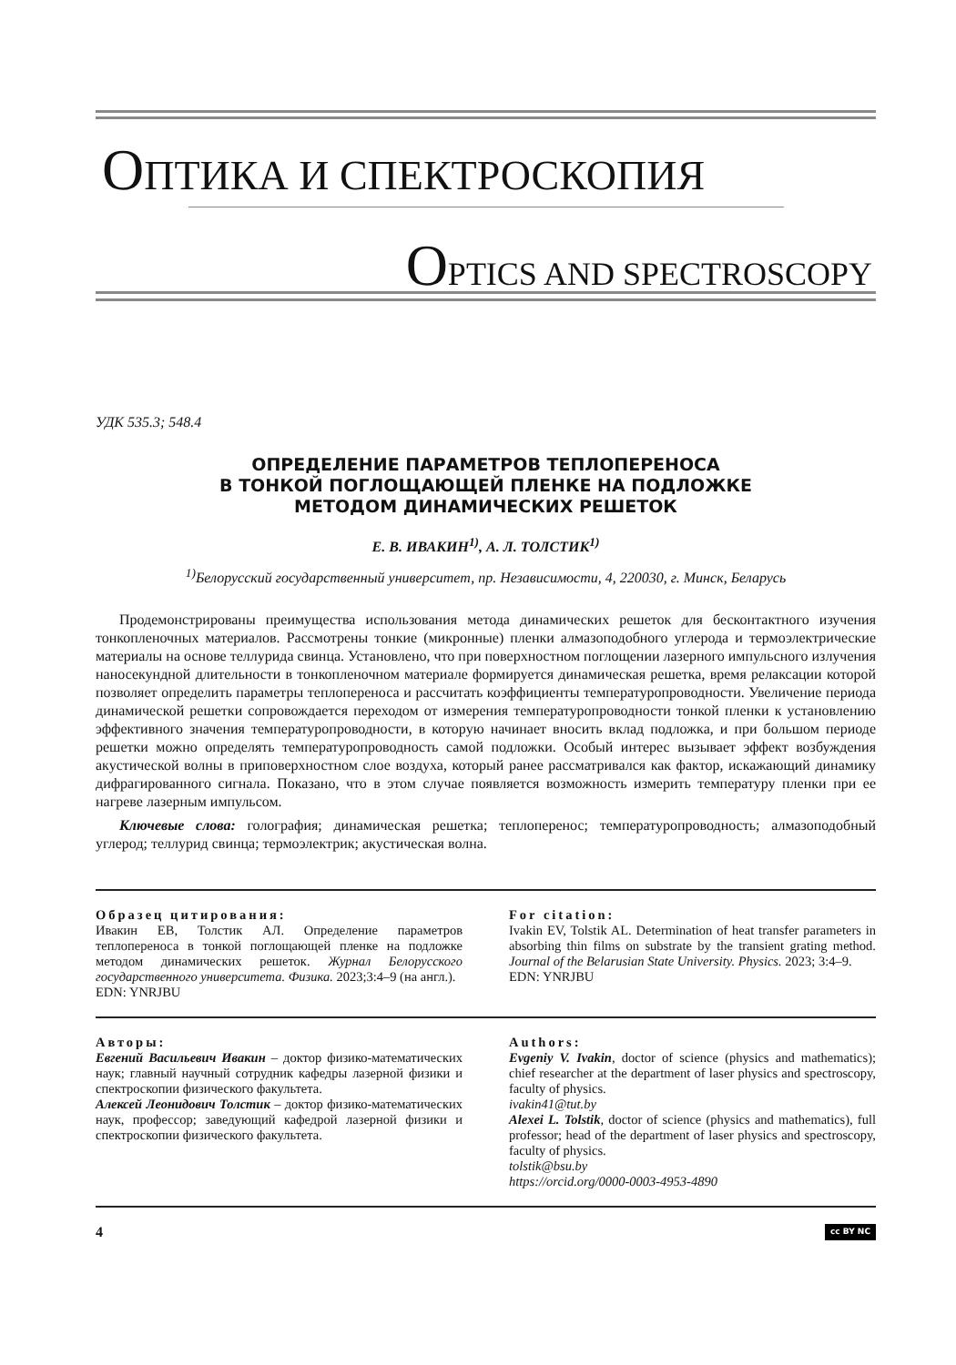ОПТИКА И СПЕКТРОСКОПИЯ
OPTICS AND SPECTROSCOPY
УДК 535.3; 548.4
ОПРЕДЕЛЕНИЕ ПАРАМЕТРОВ ТЕПЛОПЕРЕНОСА
В ТОНКОЙ ПОГЛОЩАЮЩЕЙ ПЛЕНКЕ НА ПОДЛОЖКЕ
МЕТОДОМ ДИНАМИЧЕСКИХ РЕШЕТОК
Е. В. ИВАКИН<sup>1)</sup>, А. Л. ТОЛСТИК<sup>1)</sup>
<sup>1)</sup> Белорусский государственный университет, пр. Независимости, 4, 220030, г. Минск, Беларусь
Продемонстрированы преимущества использования метода динамических решеток для бесконтактного изучения тонкопленочных материалов. Рассмотрены тонкие (микронные) пленки алмазоподобного углерода и термоэлектрические материалы на основе теллурида свинца. Установлено, что при поверхностном поглощении лазерного импульсного излучения наносекундной длительности в тонкопленочном материале формируется динамическая решетка, время релаксации которой позволяет определить параметры теплопереноса и рассчитать коэффициенты температуропроводности. Увеличение периода динамической решетки сопровождается переходом от измерения температуропроводности тонкой пленки к установлению эффективного значения температуропроводности, в которую начинает вносить вклад подложка, и при большом периоде решетки можно определять температуропроводность самой подложки. Особый интерес вызывает эффект возбуждения акустической волны в приповерхностном слое воздуха, который ранее рассматривался как фактор, искажающий динамику дифрагированного сигнала. Показано, что в этом случае появляется возможность измерить температуру пленки при ее нагреве лазерным импульсом.
Ключевые слова: голография; динамическая решетка; теплоперенос; температуропроводность; алмазоподобный углерод; теллурид свинца; термоэлектрик; акустическая волна.
Образец цитирования:
Ивакин ЕВ, Толстик АЛ. Определение параметров теплопереноса в тонкой поглощающей пленке на подложке методом динамических решеток. Журнал Белорусского государственного университета. Физика. 2023;3:4–9 (на англ.).
EDN: YNRJBU
For citation:
Ivakin EV, Tolstik AL. Determination of heat transfer parameters in absorbing thin films on substrate by the transient grating method. Journal of the Belarusian State University. Physics. 2023; 3:4–9.
EDN: YNRJBU
Авторы:
Евгений Васильевич Ивакин – доктор физико-математических наук; главный научный сотрудник кафедры лазерной физики и спектроскопии физического факультета.
Алексей Леонидович Толстик – доктор физико-математических наук, профессор; заведующий кафедрой лазерной физики и спектроскопии физического факультета.
Authors:
Evgeniy V. Ivakin, doctor of science (physics and mathematics); chief researcher at the department of laser physics and spectroscopy, faculty of physics.
ivakin41@tut.by
Alexei L. Tolstik, doctor of science (physics and mathematics), full professor; head of the department of laser physics and spectroscopy, faculty of physics.
tolstik@bsu.by
https://orcid.org/0000-0003-4953-4890
4 cc BY NC